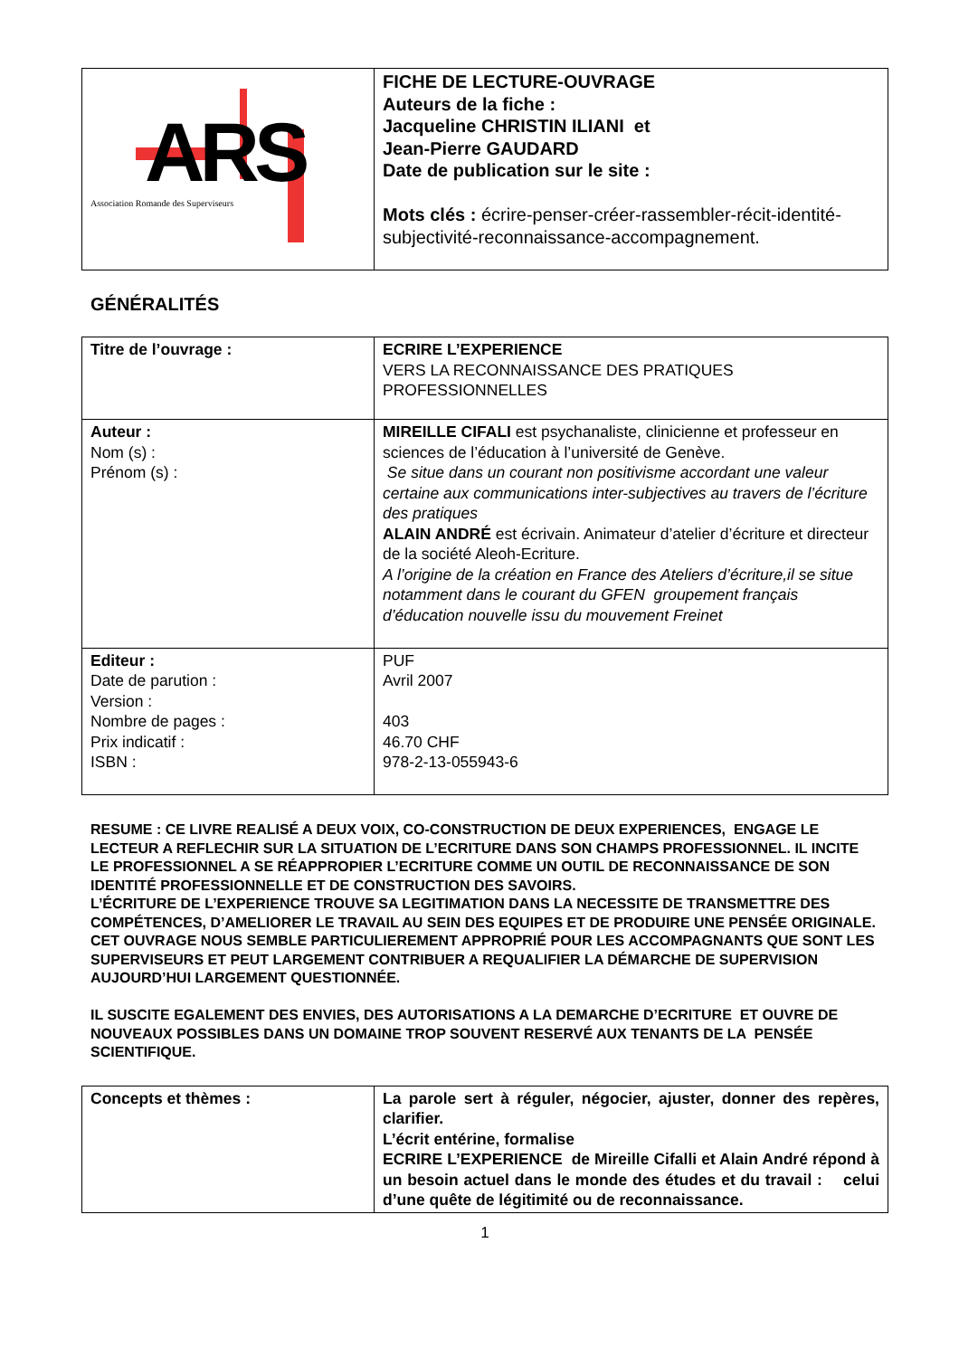| ARS Association Romande des Superviseurs | FICHE DE LECTURE-OUVRAGE Auteurs de la fiche : Jacqueline CHRISTIN ILIANI et Jean-Pierre GAUDARD Date de publication sur le site : Mots clés : écrire-penser-créer-rassembler-récit-identité-subjectivité-reconnaissance-accompagnement. |
GÉNÉRALITÉS
| Titre de l’ouvrage : | ECRIRE L’EXPERIENCE VERS LA RECONNAISSANCE DES PRATIQUES PROFESSIONNELLES |
| Auteur : Nom (s) : Prénom (s) : | MIREILLE CIFALI est psychanaliste, clinicienne et professeur en sciences de l’éducation à l’université de Genève. Se situe dans un courant non positivisme accordant une valeur certaine aux communications inter-subjectives au travers de l’écriture des pratiques ALAIN ANDRÉ est écrivain. Animateur d’atelier d’écriture et directeur de la société Aleoh-Ecriture. A l’origine de la création en France des Ateliers d’écriture,il se situe notamment dans le courant du GFEN groupement français d’éducation nouvelle issu du mouvement Freinet |
| Editeur : Date de parution : Version : Nombre de pages : Prix indicatif : ISBN : | PUF Avril 2007 403 46.70 CHF 978-2-13-055943-6 |
RESUME : CE LIVRE REALISÉ A DEUX VOIX, CO-CONSTRUCTION DE DEUX EXPERIENCES, ENGAGE LE LECTEUR A REFLECHIR SUR LA SITUATION DE L’ECRITURE DANS SON CHAMPS PROFESSIONNEL. IL INCITE LE PROFESSIONNEL A SE RÉAPPROPIER L’ECRITURE COMME UN OUTIL DE RECONNAISSANCE DE SON IDENTITÉ PROFESSIONNELLE ET DE CONSTRUCTION DES SAVOIRS.
L’ÉCRITURE DE L’EXPERIENCE TROUVE SA LEGITIMATION DANS LA NECESSITE DE TRANSMETTRE DES COMPÉTENCES, D’AMELIORER LE TRAVAIL AU SEIN DES EQUIPES ET DE PRODUIRE UNE PENSÉE ORIGINALE.
CET OUVRAGE NOUS SEMBLE PARTICULIEREMENT APPROPRIÉ POUR LES ACCOMPAGNANTS QUE SONT LES SUPERVISEURS ET PEUT LARGEMENT CONTRIBUER A REQUALIFIER LA DÉMARCHE DE SUPERVISION AUJOURD’HUI LARGEMENT QUESTIONNÉE.
IL SUSCITE EGALEMENT DES ENVIES, DES AUTORISATIONS A LA DEMARCHE D’ECRITURE ET OUVRE DE NOUVEAUX POSSIBLES DANS UN DOMAINE TROP SOUVENT RESERVÉ AUX TENANTS DE LA PENSÉE SCIENTIFIQUE.
| Concepts et thèmes : | La parole sert à réguler, négocier, ajuster, donner des repères, clarifier. L’écrit entérine, formalise ECRIRE L’EXPERIENCE de Mireille Cifalli et Alain André répond à un besoin actuel dans le monde des études et du travail : celui d’une quête de légitimité ou de reconnaissance. |
1